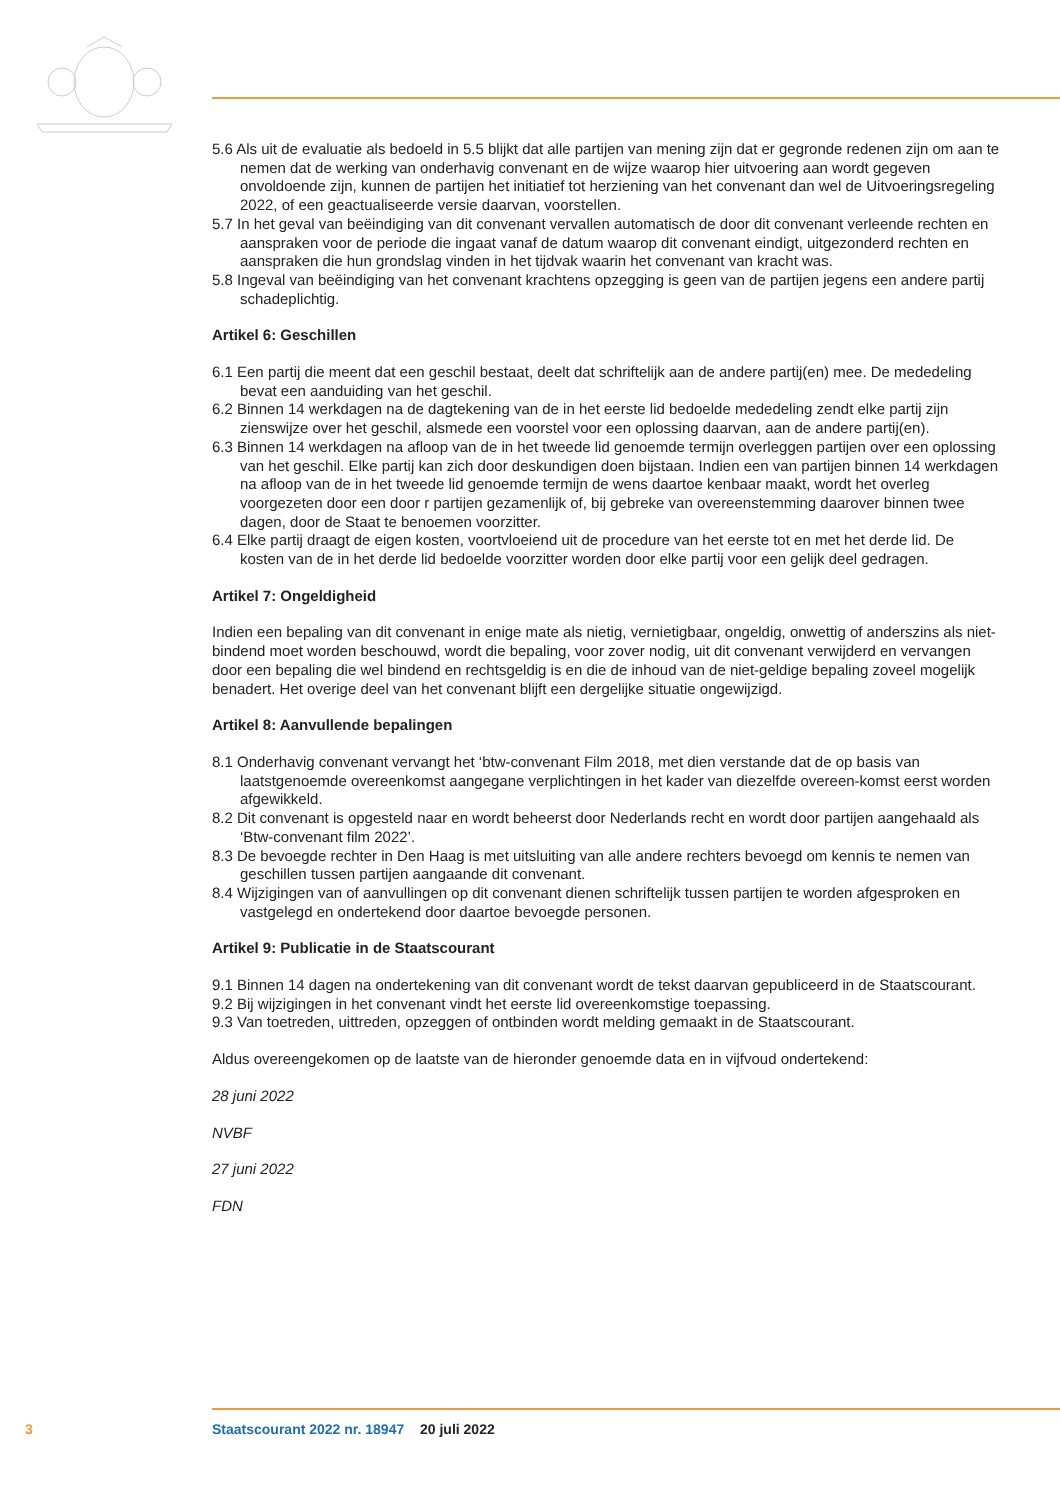5.6 Als uit de evaluatie als bedoeld in 5.5 blijkt dat alle partijen van mening zijn dat er gegronde redenen zijn om aan te nemen dat de werking van onderhavig convenant en de wijze waarop hier uitvoering aan wordt gegeven onvoldoende zijn, kunnen de partijen het initiatief tot herziening van het convenant dan wel de Uitvoeringsregeling 2022, of een geactualiseerde versie daarvan, voorstellen.
5.7 In het geval van beëindiging van dit convenant vervallen automatisch de door dit convenant verleende rechten en aanspraken voor de periode die ingaat vanaf de datum waarop dit convenant eindigt, uitgezonderd rechten en aanspraken die hun grondslag vinden in het tijdvak waarin het convenant van kracht was.
5.8 Ingeval van beëindiging van het convenant krachtens opzegging is geen van de partijen jegens een andere partij schadeplichtig.
Artikel 6: Geschillen
6.1 Een partij die meent dat een geschil bestaat, deelt dat schriftelijk aan de andere partij(en) mee. De mededeling bevat een aanduiding van het geschil.
6.2 Binnen 14 werkdagen na de dagtekening van de in het eerste lid bedoelde mededeling zendt elke partij zijn zienswijze over het geschil, alsmede een voorstel voor een oplossing daarvan, aan de andere partij(en).
6.3 Binnen 14 werkdagen na afloop van de in het tweede lid genoemde termijn overleggen partijen over een oplossing van het geschil. Elke partij kan zich door deskundigen doen bijstaan. Indien een van partijen binnen 14 werkdagen na afloop van de in het tweede lid genoemde termijn de wens daartoe kenbaar maakt, wordt het overleg voorgezeten door een door r partijen gezamenlijk of, bij gebreke van overeenstemming daarover binnen twee dagen, door de Staat te benoemen voorzitter.
6.4 Elke partij draagt de eigen kosten, voortvloeiend uit de procedure van het eerste tot en met het derde lid. De kosten van de in het derde lid bedoelde voorzitter worden door elke partij voor een gelijk deel gedragen.
Artikel 7: Ongeldigheid
Indien een bepaling van dit convenant in enige mate als nietig, vernietigbaar, ongeldig, onwettig of anderszins als niet-bindend moet worden beschouwd, wordt die bepaling, voor zover nodig, uit dit convenant verwijderd en vervangen door een bepaling die wel bindend en rechtsgeldig is en die de inhoud van de niet-geldige bepaling zoveel mogelijk benadert. Het overige deel van het convenant blijft een dergelijke situatie ongewijzigd.
Artikel 8: Aanvullende bepalingen
8.1 Onderhavig convenant vervangt het ‘btw-convenant Film 2018, met dien verstande dat de op basis van laatstgenoemde overeenkomst aangegane verplichtingen in het kader van diezelfde overeen-komst eerst worden afgewikkeld.
8.2 Dit convenant is opgesteld naar en wordt beheerst door Nederlands recht en wordt door partijen aangehaald als ‘Btw-convenant film 2022’.
8.3 De bevoegde rechter in Den Haag is met uitsluiting van alle andere rechters bevoegd om kennis te nemen van geschillen tussen partijen aangaande dit convenant.
8.4 Wijzigingen van of aanvullingen op dit convenant dienen schriftelijk tussen partijen te worden afgesproken en vastgelegd en ondertekend door daartoe bevoegde personen.
Artikel 9: Publicatie in de Staatscourant
9.1 Binnen 14 dagen na ondertekening van dit convenant wordt de tekst daarvan gepubliceerd in de Staatscourant.
9.2 Bij wijzigingen in het convenant vindt het eerste lid overeenkomstige toepassing.
9.3 Van toetreden, uittreden, opzeggen of ontbinden wordt melding gemaakt in de Staatscourant.
Aldus overeengekomen op de laatste van de hieronder genoemde data en in vijfvoud ondertekend:
28 juni 2022
NVBF
27 juni 2022
FDN
3 Staatscourant 2022 nr. 18947 20 juli 2022